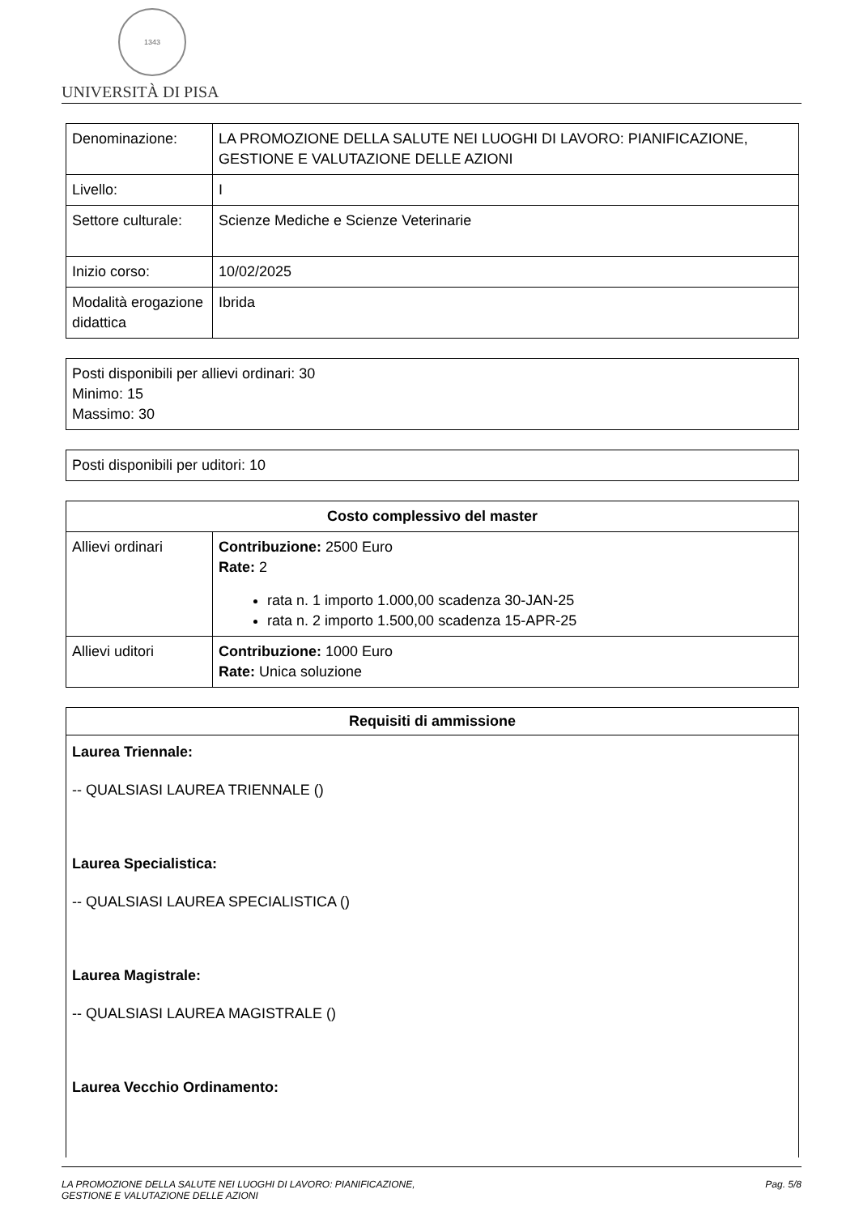1343
UNIVERSITÀ DI PISA
| Denominazione: | LA PROMOZIONE DELLA SALUTE NEI LUOGHI DI LAVORO: PIANIFICAZIONE, GESTIONE E VALUTAZIONE DELLE AZIONI |
| Livello: | I |
| Settore culturale: | Scienze Mediche e Scienze Veterinarie |
| Inizio corso: | 10/02/2025 |
| Modalità erogazione didattica | Ibrida |
Posti disponibili per allievi ordinari: 30
Minimo: 15
Massimo: 30
Posti disponibili per uditori: 10
| Costo complessivo del master | |
| --- | --- |
| Allievi ordinari | Contribuzione: 2500 Euro Rate: 2 rata n. 1 importo 1.000,00 scadenza 30-JAN-25 rata n. 2 importo 1.500,00 scadenza 15-APR-25 |
| Allievi uditori | Contribuzione: 1000 Euro Rate: Unica soluzione |
Requisiti di ammissione
Laurea Triennale:
-- QUALSIASI LAUREA TRIENNALE ()
Laurea Specialistica:
-- QUALSIASI LAUREA SPECIALISTICA ()
Laurea Magistrale:
-- QUALSIASI LAUREA MAGISTRALE ()
Laurea Vecchio Ordinamento:
LA PROMOZIONE DELLA SALUTE NEI LUOGHI DI LAVORO: PIANIFICAZIONE,
GESTIONE E VALUTAZIONE DELLE AZIONI Pag. 5/8